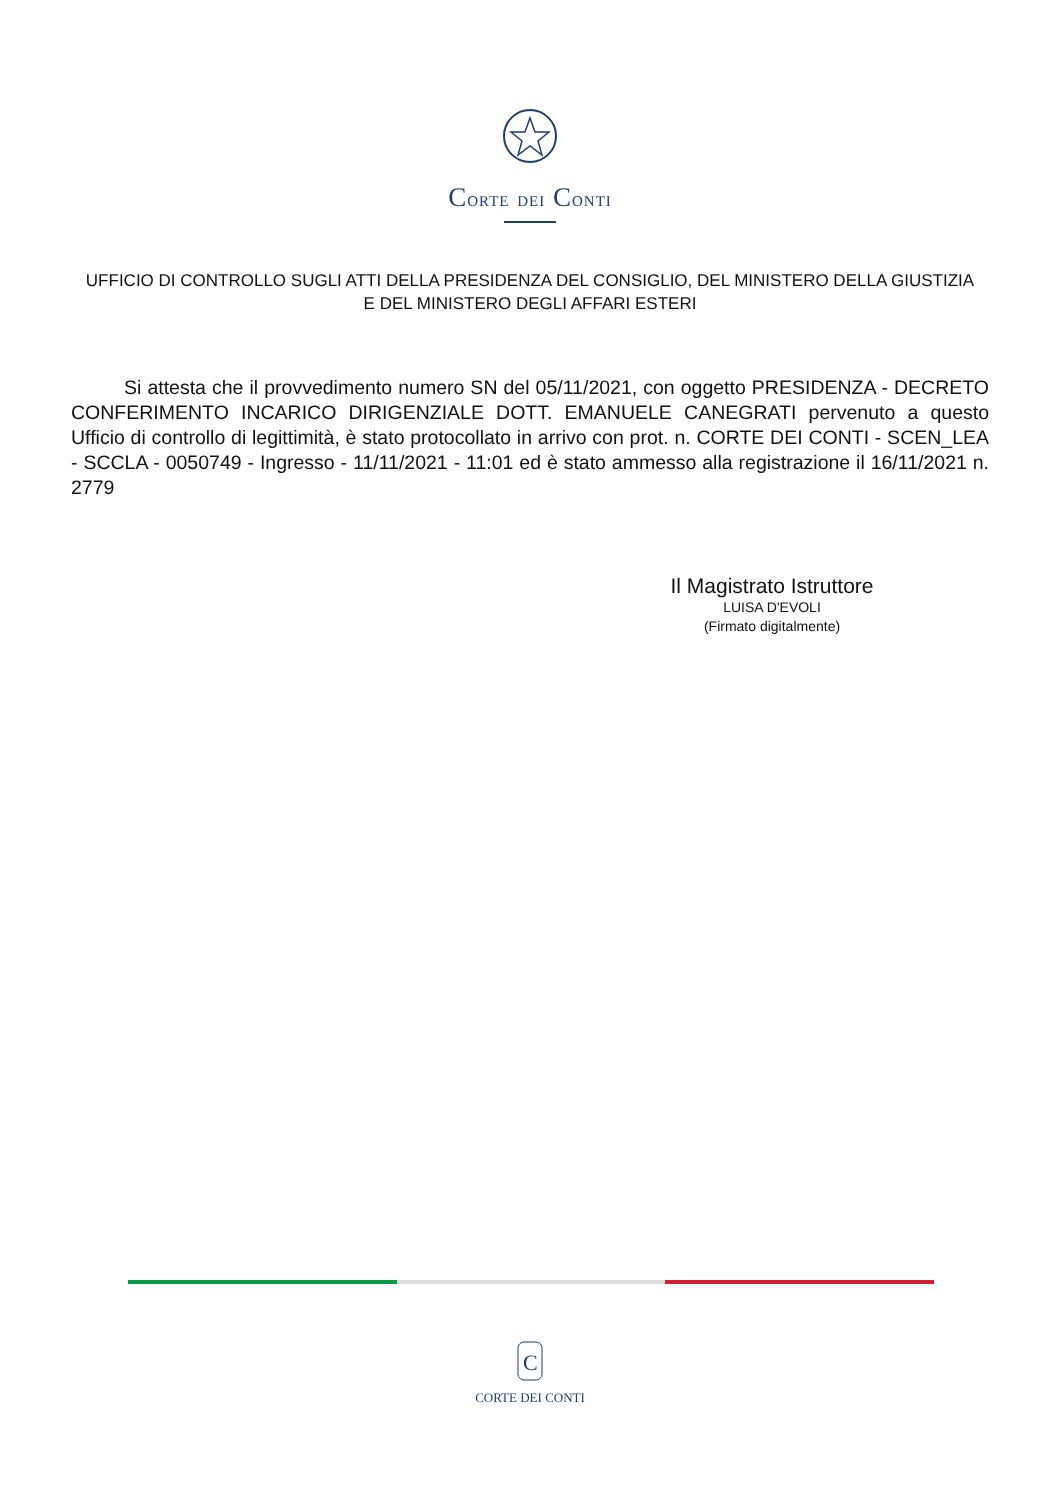CORTE DEI CONTI
UFFICIO DI CONTROLLO SUGLI ATTI DELLA PRESIDENZA DEL CONSIGLIO, DEL MINISTERO DELLA GIUSTIZIA E DEL MINISTERO DEGLI AFFARI ESTERI
Si attesta che il provvedimento numero SN del 05/11/2021, con oggetto PRESIDENZA - DECRETO CONFERIMENTO INCARICO DIRIGENZIALE DOTT. EMANUELE CANEGRATI pervenuto a questo Ufficio di controllo di legittimità, è stato protocollato in arrivo con prot. n. CORTE DEI CONTI - SCEN_LEA - SCCLA - 0050749 - Ingresso - 11/11/2021 - 11:01 ed è stato ammesso alla registrazione il 16/11/2021 n. 2779
Il Magistrato Istruttore
LUISA D'EVOLI
(Firmato digitalmente)
C
CORTE DEI CONTI